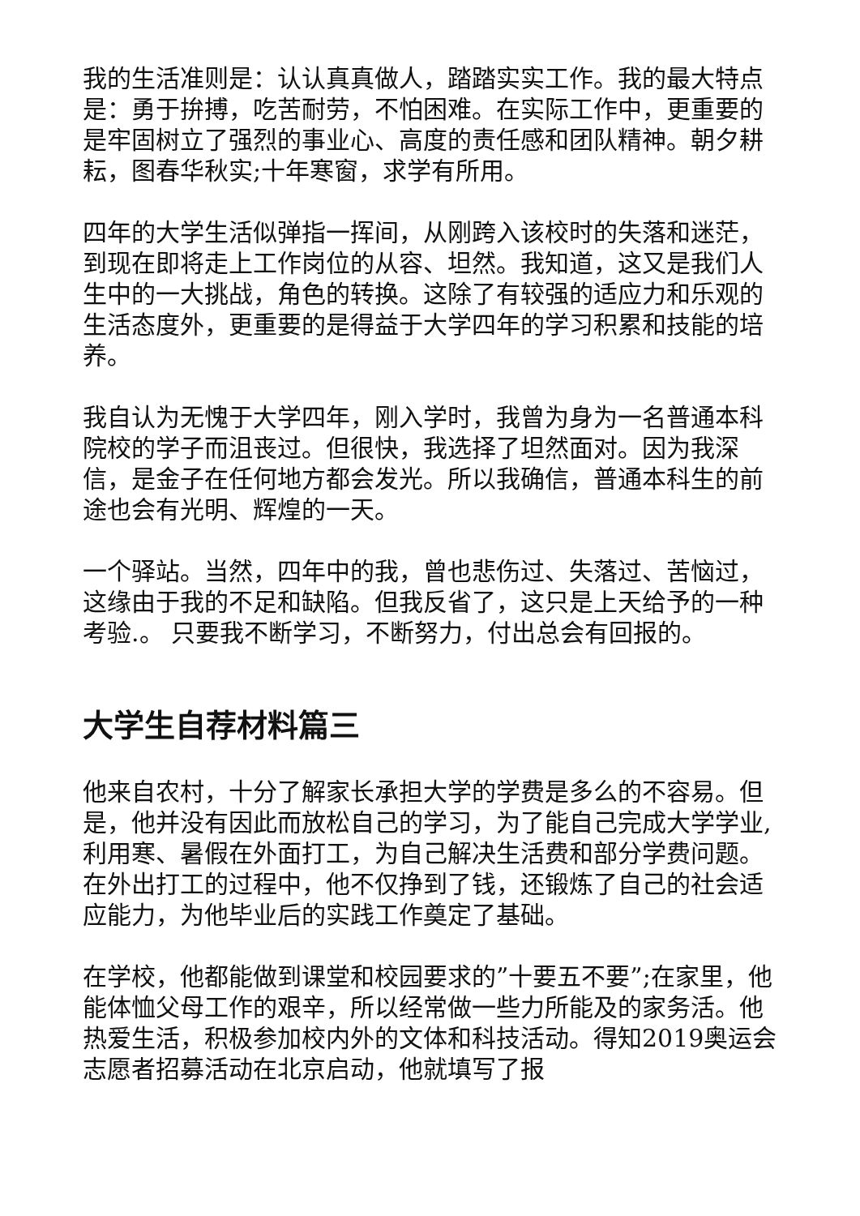我的生活准则是：认认真真做人，踏踏实实工作。我的最大特点是：勇于拚搏，吃苦耐劳，不怕困难。在实际工作中，更重要的是牢固树立了强烈的事业心、高度的责任感和团队精神。朝夕耕耘，图春华秋实;十年寒窗，求学有所用。
四年的大学生活似弹指一挥间，从刚跨入该校时的失落和迷茫，到现在即将走上工作岗位的从容、坦然。我知道，这又是我们人生中的一大挑战，角色的转换。这除了有较强的适应力和乐观的生活态度外，更重要的是得益于大学四年的学习积累和技能的培养。
我自认为无愧于大学四年，刚入学时，我曾为身为一名普通本科院校的学子而沮丧过。但很快，我选择了坦然面对。因为我深信，是金子在任何地方都会发光。所以我确信，普通本科生的前途也会有光明、辉煌的一天。
一个驿站。当然，四年中的我，曾也悲伤过、失落过、苦恼过，这缘由于我的不足和缺陷。但我反省了，这只是上天给予的一种考验.。 只要我不断学习，不断努力，付出总会有回报的。
大学生自荐材料篇三
他来自农村，十分了解家长承担大学的学费是多么的不容易。但是，他并没有因此而放松自己的学习，为了能自己完成大学学业,利用寒、暑假在外面打工，为自己解决生活费和部分学费问题。在外出打工的过程中，他不仅挣到了钱，还锻炼了自己的社会适应能力，为他毕业后的实践工作奠定了基础。
在学校，他都能做到课堂和校园要求的”十要五不要”;在家里，他能体恤父母工作的艰辛，所以经常做一些力所能及的家务活。他热爱生活，积极参加校内外的文体和科技活动。得知2019奥运会志愿者招募活动在北京启动，他就填写了报